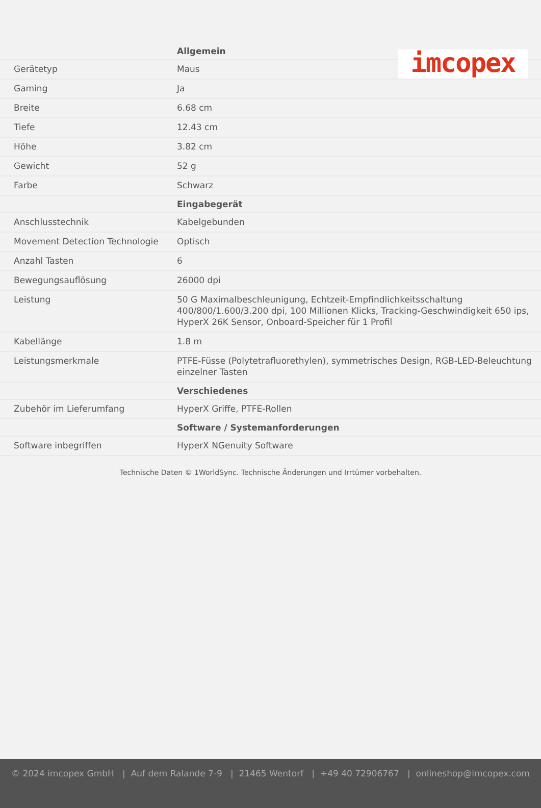imcopex
| | Allgemein |
| Gerätetyp | Maus |
| Gaming | Ja |
| Breite | 6.68 cm |
| Tiefe | 12.43 cm |
| Höhe | 3.82 cm |
| Gewicht | 52 g |
| Farbe | Schwarz |
| | Eingabegerät |
| Anschlusstechnik | Kabelgebunden |
| Movement Detection Technologie | Optisch |
| Anzahl Tasten | 6 |
| Bewegungsauflösung | 26000 dpi |
| Leistung | 50 G Maximalbeschleunigung, Echtzeit-Empfindlichkeitsschaltung 400/800/1.600/3.200 dpi, 100 Millionen Klicks, Tracking-Geschwindigkeit 650 ips, HyperX 26K Sensor, Onboard-Speicher für 1 Profil |
| Kabellänge | 1.8 m |
| Leistungsmerkmale | PTFE-Füsse (Polytetrafluorethylen), symmetrisches Design, RGB-LED-Beleuchtung einzelner Tasten |
| | Verschiedenes |
| Zubehör im Lieferumfang | HyperX Griffe, PTFE-Rollen |
| | Software / Systemanforderungen |
| Software inbegriffen | HyperX NGenuity Software |
Technische Daten © 1WorldSync. Technische Änderungen und Irrtümer vorbehalten.
© 2024 imcopex GmbH | Auf dem Ralande 7-9 | 21465 Wentorf | +49 40 72906767 | onlineshop@imcopex.com